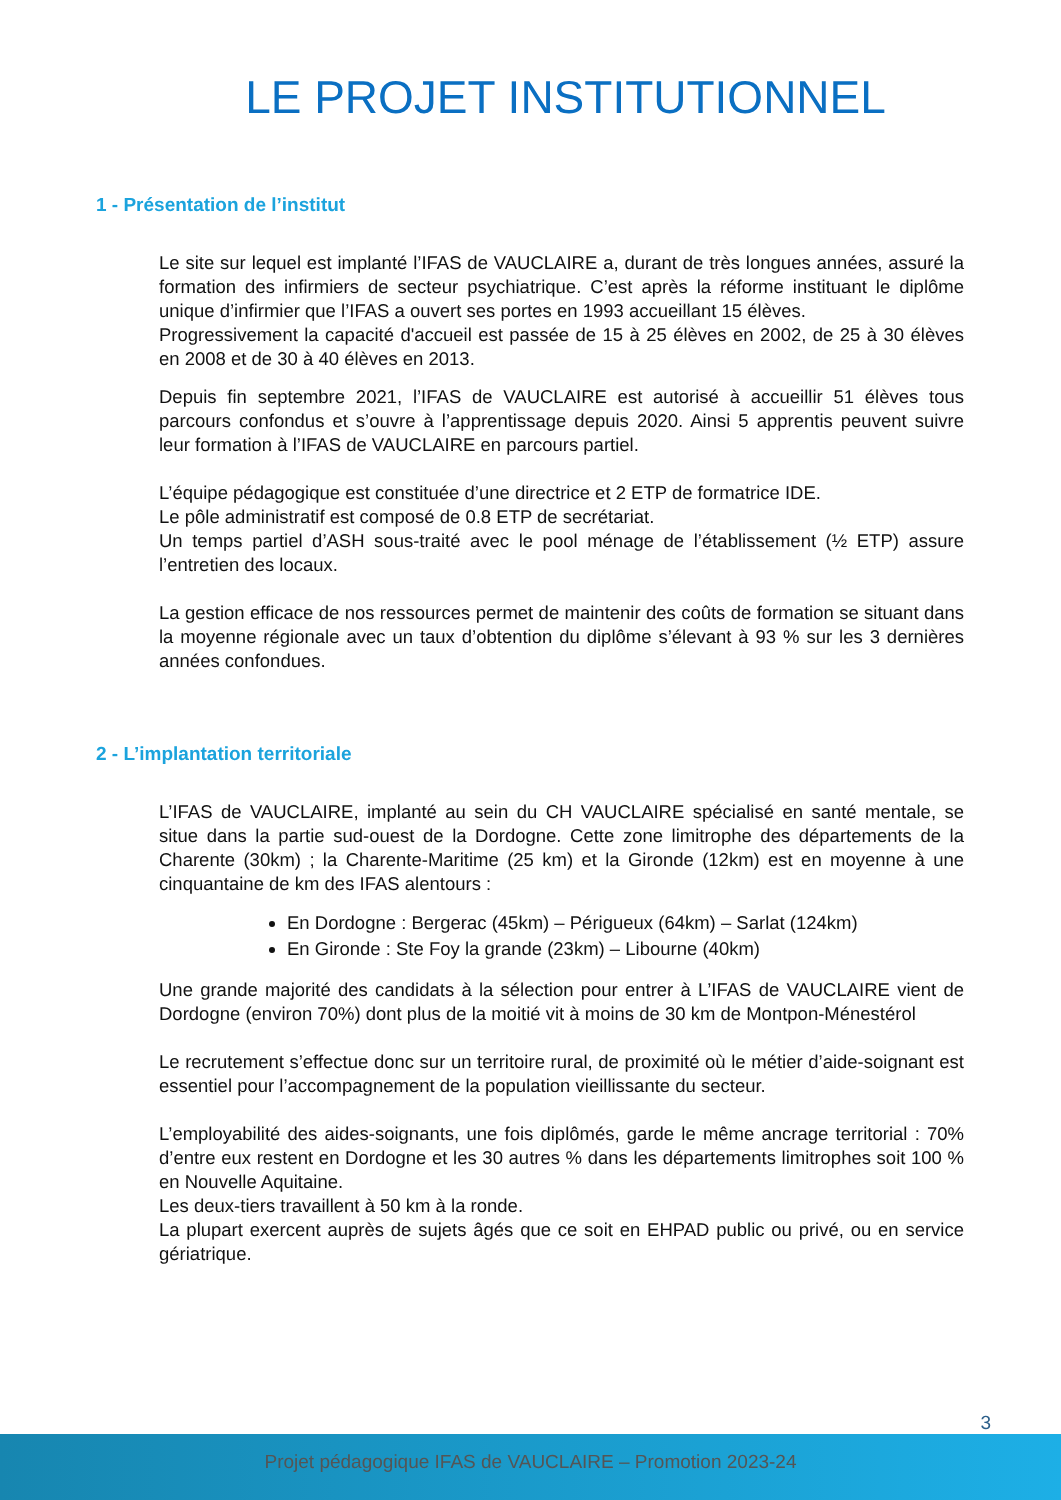LE PROJET INSTITUTIONNEL
1 - Présentation de l’institut
Le site sur lequel est implanté l’IFAS de VAUCLAIRE a, durant de très longues années, assuré la formation des infirmiers de secteur psychiatrique. C’est après la réforme instituant le diplôme unique d’infirmier que l’IFAS a ouvert ses portes en 1993 accueillant 15 élèves.
Progressivement la capacité d'accueil est passée de 15 à 25 élèves en 2002, de 25 à 30 élèves en 2008 et de 30 à 40 élèves en 2013.
Depuis fin septembre 2021, l’IFAS de VAUCLAIRE est autorisé à accueillir 51 élèves tous parcours confondus et s’ouvre à l’apprentissage depuis 2020. Ainsi 5 apprentis peuvent suivre leur formation à l’IFAS de VAUCLAIRE en parcours partiel.
L’équipe pédagogique est constituée d’une directrice et 2 ETP de formatrice IDE.
Le pôle administratif est composé de 0.8 ETP de secrétariat.
Un temps partiel d’ASH sous-traité avec le pool ménage de l’établissement (½ ETP) assure l’entretien des locaux.
La gestion efficace de nos ressources permet de maintenir des coûts de formation se situant dans la moyenne régionale avec un taux d’obtention du diplôme s’élevant à 93 % sur les 3 dernières années confondues.
2 - L’implantation territoriale
L’IFAS de VAUCLAIRE, implanté au sein du CH VAUCLAIRE spécialisé en santé mentale, se situe dans la partie sud-ouest de la Dordogne. Cette zone limitrophe des départements de la Charente (30km) ; la Charente-Maritime (25 km) et la Gironde (12km) est en moyenne à une cinquantaine de km des IFAS alentours :
En Dordogne : Bergerac (45km) – Périgueux (64km) – Sarlat (124km)
En Gironde : Ste Foy la grande (23km) – Libourne (40km)
Une grande majorité des candidats à la sélection pour entrer à L’IFAS de VAUCLAIRE vient de Dordogne (environ 70%) dont plus de la moitié vit à moins de 30 km de Montpon-Ménestérol
Le recrutement s’effectue donc sur un territoire rural, de proximité où le métier d’aide-soignant est essentiel pour l’accompagnement de la population vieillissante du secteur.
L’employabilité des aides-soignants, une fois diplômés, garde le même ancrage territorial : 70% d’entre eux restent en Dordogne et les 30 autres % dans les départements limitrophes soit 100 % en Nouvelle Aquitaine.
Les deux-tiers travaillent à 50 km à la ronde.
La plupart exercent auprès de sujets âgés que ce soit en EHPAD public ou privé, ou en service gériatrique.
3
Projet pédagogique IFAS de VAUCLAIRE – Promotion 2023-24